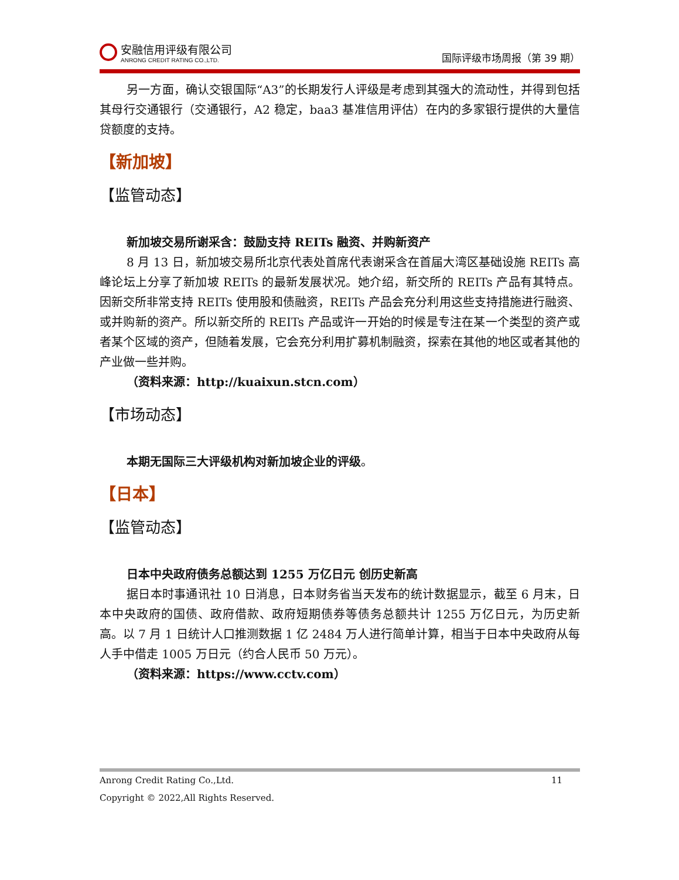安融信用评级有限公司
ANRONG CREDIT RATING CO.,LTD.
国际评级市场周报（第 39 期）
另一方面，确认交银国际“A3”的长期发行人评级是考虑到其强大的流动性，并得到包括其母行交通银行（交通银行，A2 稳定，baa3 基准信用评估）在内的多家银行提供的大量信贷额度的支持。
【新加坡】
【监管动态】
新加坡交易所谢采含：鼓励支持 REITs 融资、并购新资产
8 月 13 日，新加坡交易所北京代表处首席代表谢采含在首届大湾区基础设施 REITs 高峰论坛上分享了新加坡 REITs 的最新发展状况。她介绍，新交所的 REITs 产品有其特点。因新交所非常支持 REITs 使用股和债融资，REITs 产品会充分利用这些支持措施进行融资、或并购新的资产。所以新交所的 REITs 产品或许一开始的时候是专注在某一个类型的资产或者某个区域的资产，但随着发展，它会充分利用扩募机制融资，探索在其他的地区或者其他的产业做一些并购。
（资料来源：http://kuaixun.stcn.com）
【市场动态】
本期无国际三大评级机构对新加坡企业的评级。
【日本】
【监管动态】
日本中央政府债务总额达到 1255 万亿日元 创历史新高
据日本时事通讯社 10 日消息，日本财务省当天发布的统计数据显示，截至 6 月末，日本中央政府的国债、政府借款、政府短期债券等债务总额共计 1255 万亿日元，为历史新高。以 7 月 1 日统计人口推测数据 1 亿 2484 万人进行简单计算，相当于日本中央政府从每人手中借走 1005 万日元（约合人民币 50 万元）。
（资料来源：https://www.cctv.com）
Anrong Credit Rating Co.,Ltd. 11
Copyright © 2022,All Rights Reserved.